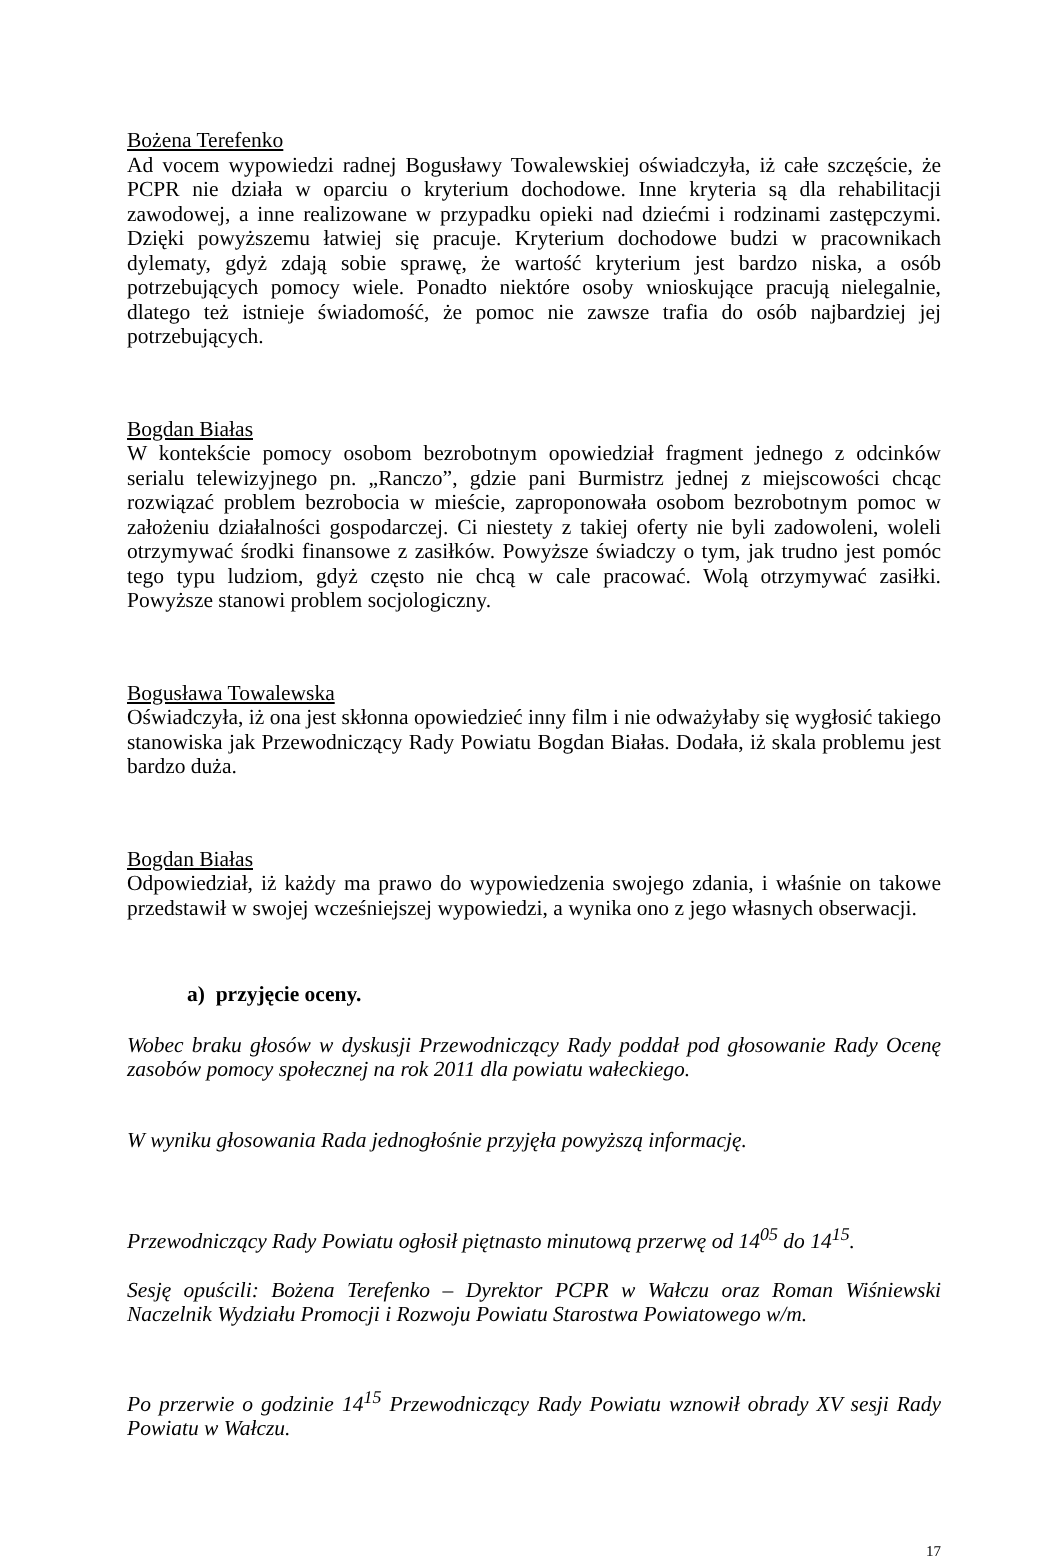Bożena Terefenko
Ad vocem wypowiedzi radnej Bogusławy Towalewskiej oświadczyła, iż całe szczęście, że PCPR nie działa w oparciu o kryterium dochodowe. Inne kryteria są dla rehabilitacji zawodowej, a inne realizowane w przypadku opieki nad dziećmi i rodzinami zastępczymi. Dzięki powyższemu łatwiej się pracuje. Kryterium dochodowe budzi w pracownikach dylematy, gdyż zdają sobie sprawę, że wartość kryterium jest bardzo niska, a osób potrzebujących pomocy wiele. Ponadto niektóre osoby wnioskujące pracują nielegalnie, dlatego też istnieje świadomość, że pomoc nie zawsze trafia do osób najbardziej jej potrzebujących.
Bogdan Białas
W kontekście pomocy osobom bezrobotnym opowiedział fragment jednego z odcinków serialu telewizyjnego pn. „Ranczo”, gdzie pani Burmistrz jednej z miejscowości chcąc rozwiązać problem bezrobocia w mieście, zaproponowała osobom bezrobotnym pomoc w założeniu działalności gospodarczej. Ci niestety z takiej oferty nie byli zadowoleni, woleli otrzymywać środki finansowe z zasiłków. Powyższe świadczy o tym, jak trudno jest pomóc tego typu ludziom, gdyż często nie chcą w cale pracować. Wolą otrzymywać zasiłki. Powyższe stanowi problem socjologiczny.
Bogusława Towalewska
Oświadczyła, iż ona jest skłonna opowiedzieć inny film i nie odważyłaby się wygłosić takiego stanowiska jak Przewodniczący Rady Powiatu Bogdan Białas. Dodała, iż skala problemu jest bardzo duża.
Bogdan Białas
Odpowiedział, iż każdy ma prawo do wypowiedzenia swojego zdania, i właśnie on takowe przedstawił w swojej wcześniejszej wypowiedzi, a wynika ono z jego własnych obserwacji.
a) przyjęcie oceny.
Wobec braku głosów w dyskusji Przewodniczący Rady poddał pod głosowanie Rady Ocenę zasobów pomocy społecznej na rok 2011 dla powiatu wałeckiego.
W wyniku głosowania Rada jednogłośnie przyjęła powyższą informację.
Przewodniczący Rady Powiatu ogłosił piętnasto minutową przerwę od 14<sup>05</sup> do 14<sup>15</sup>.
Sesję opuścili: Bożena Terefenko – Dyrektor PCPR w Wałczu oraz Roman Wiśniewski Naczelnik Wydziału Promocji i Rozwoju Powiatu Starostwa Powiatowego w/m.
Po przerwie o godzinie 14<sup>15</sup> Przewodniczący Rady Powiatu wznowił obrady XV sesji Rady Powiatu w Wałczu.
17